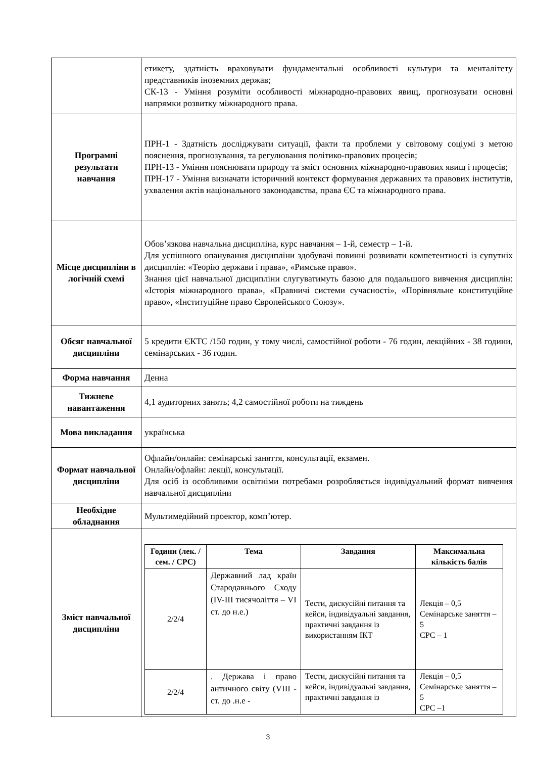| | етикету, здатність враховувати фундаментальні особливості культури та менталітету представників іноземних держав; СК-13 - Уміння розуміти особливості міжнародно-правових явищ, прогнозувати основні напрямки розвитку міжнародного права. |
| Програмні результати навчання | ПРН-1 - Здатність досліджувати ситуації, факти та проблеми у світовому соціумі з метою пояснення, прогнозування, та регулювання політико-правових процесів; ПРН-13 - Уміння пояснювати природу та зміст основних міжнародно-правових явищ і процесів; ПРН-17 - Уміння визначати історичний контекст формування державних та правових інститутів, ухвалення актів національного законодавства, права ЄС та міжнародного права. |
| Місце дисципліни в логічній схемі | Обов’язкова навчальна дисципліна, курс навчання – 1-й, семестр – 1-й. Для успішного опанування дисципліни здобувачі повинні розвивати компетентності із супутніх дисциплін: «Теорію держави і права», «Римське право». Знання цієї навчальної дисципліни слугуватимуть базою для подальшого вивчення дисциплін: «Історія міжнародного права», «Правничі системи сучасності», «Порівняльне конституційне право», «Інституційне право Європейського Союзу». |
| Обсяг навчальної дисципліни | 5 кредити ЄКТС /150 годин, у тому числі, самостійної роботи - 76 годин, лекційних - 38 години, семінарських - 36 годин. |
| Форма навчання | Денна |
| Тижневе навантаження | 4,1 аудиторних занять; 4,2 самостійної роботи на тиждень |
| Мова викладання | українська |
| Формат навчальної дисципліни | Офлайн/онлайн: семінарські заняття, консультації, екзамен. Онлайн/офлайн: лекції, консультації. Для осіб із особливими освітніми потребами розробляється індивідуальний формат вивчення навчальної дисципліни |
| Необхідне обладнання | Мультимедійний проектор, комп’ютер. |
| Зміст навчальної дисципліни | / Години (лек. / сем. / СРС) / Тема / Завдання / Максимальна кількість балів / / --- / --- / --- / --- / / 2/2/4 / Державний лад країн Стародавнього Сходу (IV-III тисячоліття – VI ст. до н.е.) / Тести, дискусійні питання та кейси, індивідуальні завдання, практичні завдання із використанням ІКТ / Лекція – 0,5 Семінарське заняття – 5 СРС – 1 / / 2/2/4 / . Держава і право античного світу (VIII - ст. до .н.е - / Тести, дискусійні питання та кейси, індивідуальні завдання, практичні завдання із / Лекція – 0,5 Семінарське заняття – 5 СРС –1 / |
3